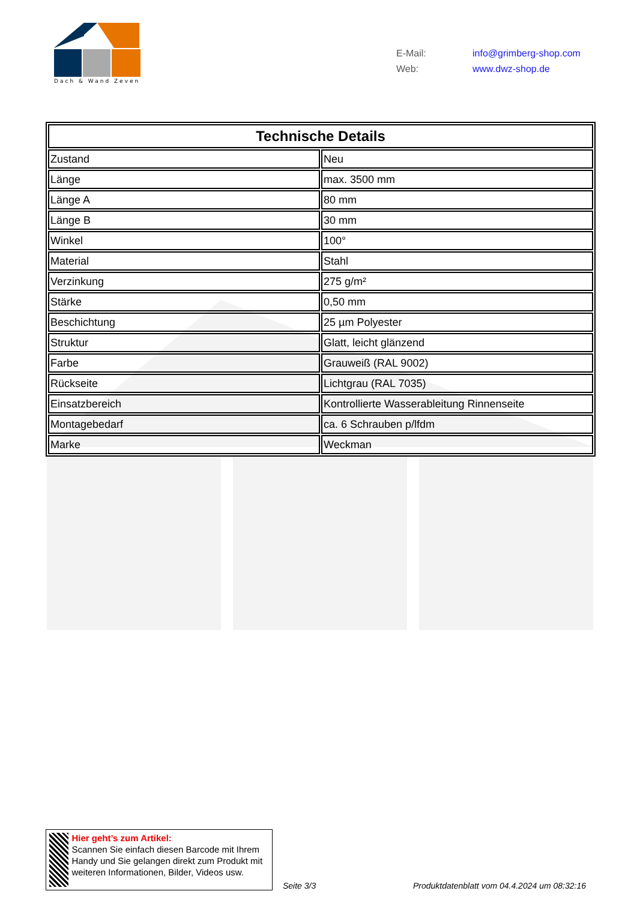Dach & Wand Zeven
E-Mail: info@grimberg-shop.com
Web: www.dwz-shop.de
| Technische Details | |
| --- | --- |
| Zustand | Neu |
| Länge | max. 3500 mm |
| Länge A | 80 mm |
| Länge B | 30 mm |
| Winkel | 100° |
| Material | Stahl |
| Verzinkung | 275 g/m² |
| Stärke | 0,50 mm |
| Beschichtung | 25 µm Polyester |
| Struktur | Glatt, leicht glänzend |
| Farbe | Grauweiß (RAL 9002) |
| Rückseite | Lichtgrau (RAL 7035) |
| Einsatzbereich | Kontrollierte Wasserableitung Rinnenseite |
| Montagebedarf | ca. 6 Schrauben p/lfdm |
| Marke | Weckman |
Hier geht’s zum Artikel:
Scannen Sie einfach diesen Barcode mit Ihrem Handy und Sie gelangen direkt zum Produkt mit weiteren Informationen, Bilder, Videos usw.
Seite 3/3
Produktdatenblatt vom 04.4.2024 um 08:32:16